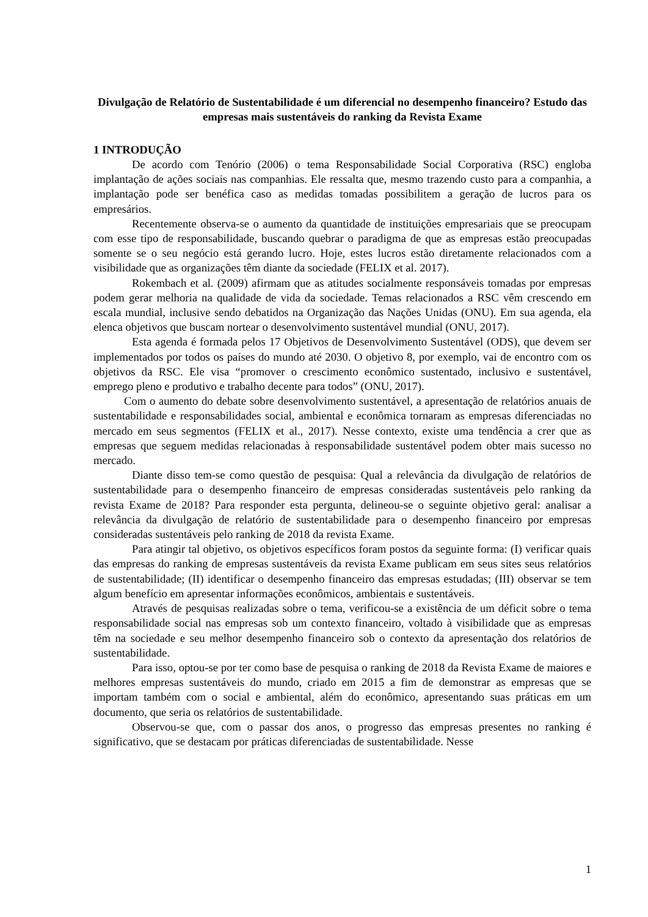Divulgação de Relatório de Sustentabilidade é um diferencial no desempenho financeiro? Estudo das empresas mais sustentáveis do ranking da Revista Exame
1 INTRODUÇÃO
De acordo com Tenório (2006) o tema Responsabilidade Social Corporativa (RSC) engloba implantação de ações sociais nas companhias. Ele ressalta que, mesmo trazendo custo para a companhia, a implantação pode ser benéfica caso as medidas tomadas possibilitem a geração de lucros para os empresários.
Recentemente observa-se o aumento da quantidade de instituições empresariais que se preocupam com esse tipo de responsabilidade, buscando quebrar o paradigma de que as empresas estão preocupadas somente se o seu negócio está gerando lucro. Hoje, estes lucros estão diretamente relacionados com a visibilidade que as organizações têm diante da sociedade (FELIX et al. 2017).
Rokembach et al. (2009) afirmam que as atitudes socialmente responsáveis tomadas por empresas podem gerar melhoria na qualidade de vida da sociedade. Temas relacionados a RSC vêm crescendo em escala mundial, inclusive sendo debatidos na Organização das Nações Unidas (ONU). Em sua agenda, ela elenca objetivos que buscam nortear o desenvolvimento sustentável mundial (ONU, 2017).
Esta agenda é formada pelos 17 Objetivos de Desenvolvimento Sustentável (ODS), que devem ser implementados por todos os países do mundo até 2030. O objetivo 8, por exemplo, vai de encontro com os objetivos da RSC. Ele visa “promover o crescimento econômico sustentado, inclusivo e sustentável, emprego pleno e produtivo e trabalho decente para todos” (ONU, 2017).
Com o aumento do debate sobre desenvolvimento sustentável, a apresentação de relatórios anuais de sustentabilidade e responsabilidades social, ambiental e econômica tornaram as empresas diferenciadas no mercado em seus segmentos (FELIX et al., 2017). Nesse contexto, existe uma tendência a crer que as empresas que seguem medidas relacionadas à responsabilidade sustentável podem obter mais sucesso no mercado.
Diante disso tem-se como questão de pesquisa: Qual a relevância da divulgação de relatórios de sustentabilidade para o desempenho financeiro de empresas consideradas sustentáveis pelo ranking da revista Exame de 2018? Para responder esta pergunta, delineou-se o seguinte objetivo geral: analisar a relevância da divulgação de relatório de sustentabilidade para o desempenho financeiro por empresas consideradas sustentáveis pelo ranking de 2018 da revista Exame.
Para atingir tal objetivo, os objetivos específicos foram postos da seguinte forma: (I) verificar quais das empresas do ranking de empresas sustentáveis da revista Exame publicam em seus sites seus relatórios de sustentabilidade; (II) identificar o desempenho financeiro das empresas estudadas; (III) observar se tem algum benefício em apresentar informações econômicos, ambientais e sustentáveis.
Através de pesquisas realizadas sobre o tema, verificou-se a existência de um déficit sobre o tema responsabilidade social nas empresas sob um contexto financeiro, voltado à visibilidade que as empresas têm na sociedade e seu melhor desempenho financeiro sob o contexto da apresentação dos relatórios de sustentabilidade.
Para isso, optou-se por ter como base de pesquisa o ranking de 2018 da Revista Exame de maiores e melhores empresas sustentáveis do mundo, criado em 2015 a fim de demonstrar as empresas que se importam também com o social e ambiental, além do econômico, apresentando suas práticas em um documento, que seria os relatórios de sustentabilidade.
Observou-se que, com o passar dos anos, o progresso das empresas presentes no ranking é significativo, que se destacam por práticas diferenciadas de sustentabilidade. Nesse
1